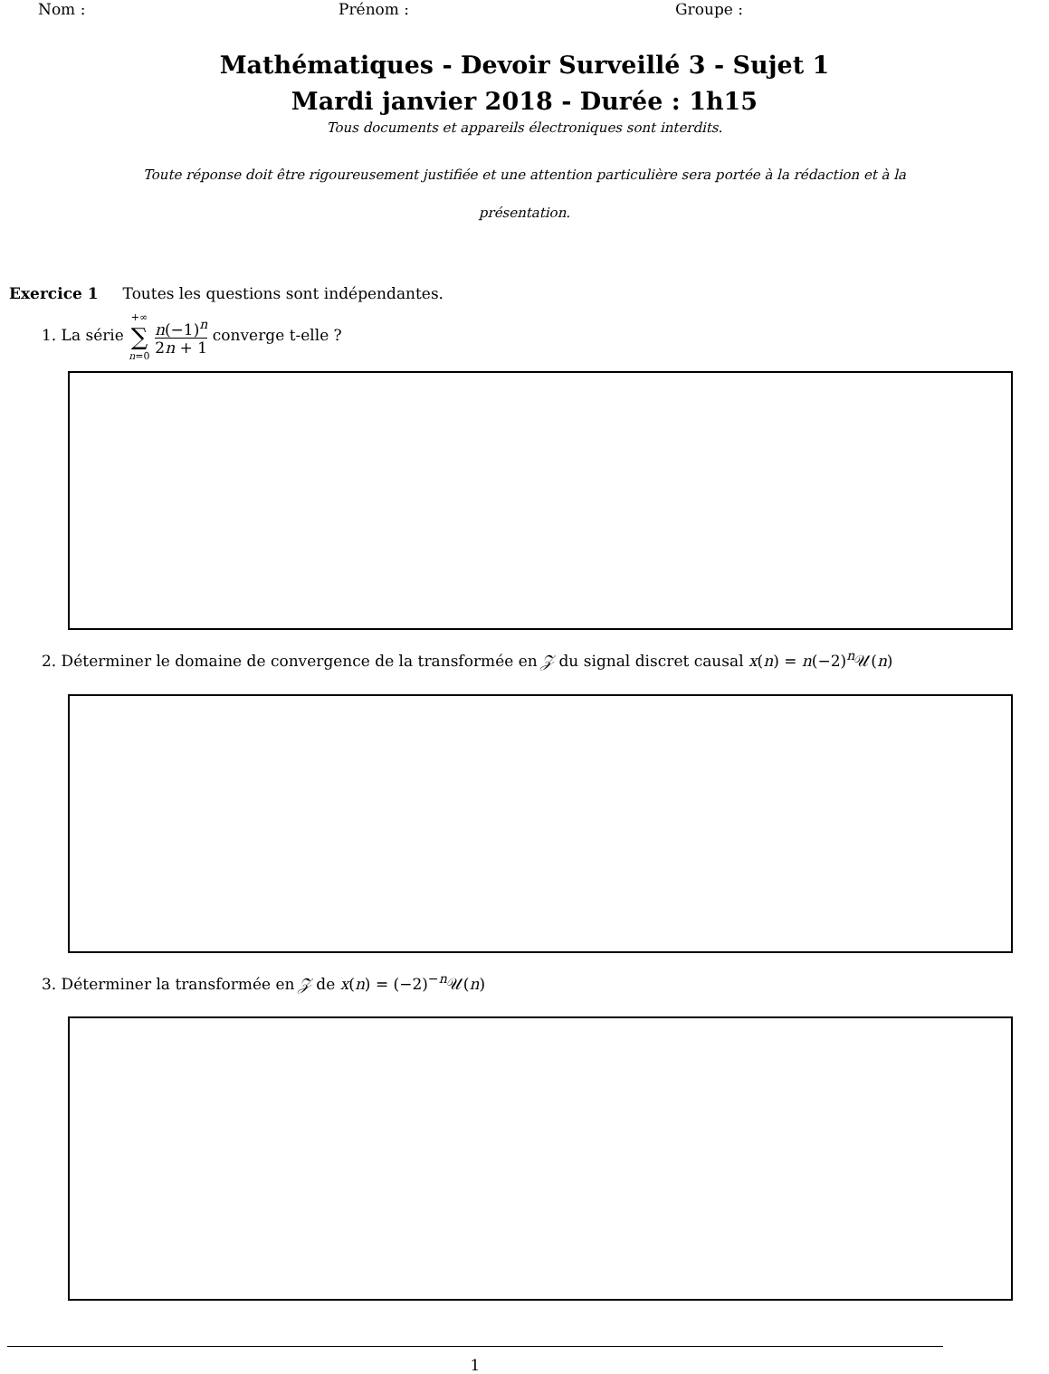Nom : Prénom : Groupe :
Mathématiques - Devoir Surveillé 3 - Sujet 1
Mardi janvier 2018 - Durée : 1h15
Tous documents et appareils électroniques sont interdits.
Toute réponse doit être rigoureusement justifiée et une attention particulière sera portée à la rédaction et à la
présentation.
Exercice 1 Toutes les questions sont indépendantes.
1. La série +∞ ∑ n=0 n(−1)<sup>n</sup> 2n + 1 converge t-elle ?
2. Déterminer le domaine de convergence de la transformée en 𝒵 du signal discret causal x(n) = n(−2)<sup>n</sup>𝒰(n)
3. Déterminer la transformée en 𝒵 de x(n) = (−2)<sup>−n</sup>𝒰(n)
1